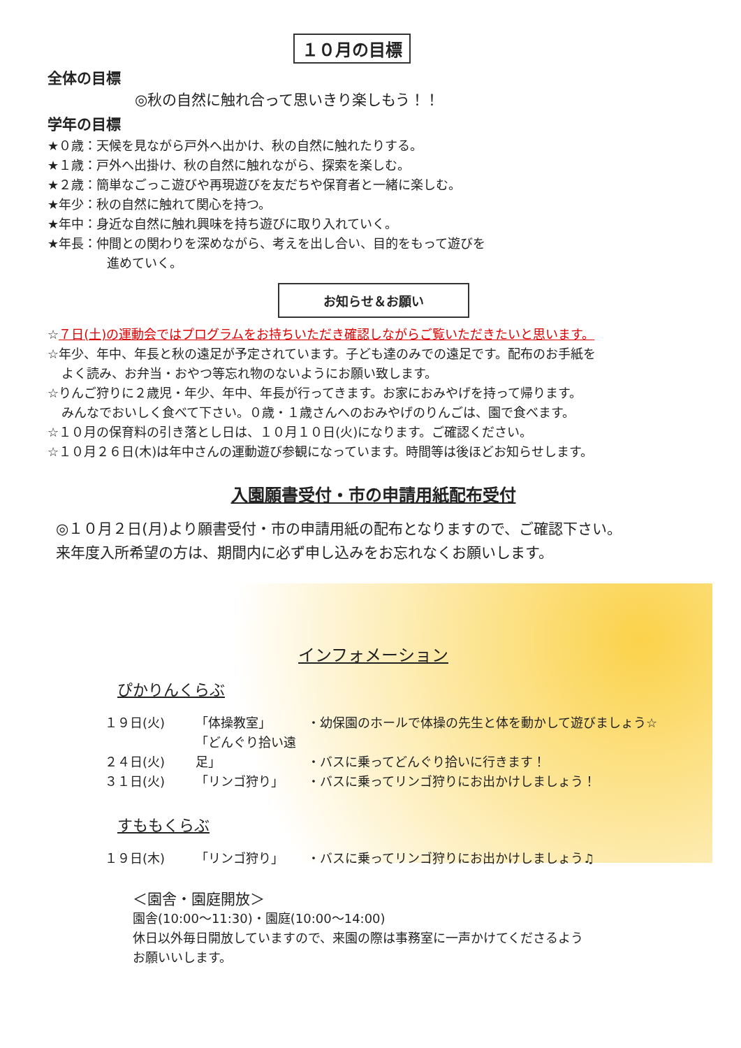１０月の目標
全体の目標
◎秋の自然に触れ合って思いきり楽しもう！！
学年の目標
★０歳：天候を見ながら戸外へ出かけ、秋の自然に触れたりする。
★１歳：戸外へ出掛け、秋の自然に触れながら、探索を楽しむ。
★２歳：簡単なごっこ遊びや再現遊びを友だちや保育者と一緒に楽しむ。
★年少：秋の自然に触れて関心を持つ。
★年中：身近な自然に触れ興味を持ち遊びに取り入れていく。
★年長：仲間との関わりを深めながら、考えを出し合い、目的をもって遊びを
進めていく。
お知らせ＆お願い
☆７日(土)の運動会ではプログラムをお持ちいただき確認しながらご覧いただきたいと思います。
☆年少、年中、年長と秋の遠足が予定されています。子ども達のみでの遠足です。配布のお手紙を
よく読み、お弁当・おやつ等忘れ物のないようにお願い致します。
☆りんご狩りに２歳児・年少、年中、年長が行ってきます。お家におみやげを持って帰ります。
みんなでおいしく食べて下さい。０歳・１歳さんへのおみやげのりんごは、園で食べます。
☆１０月の保育料の引き落とし日は、１０月１０日(火)になります。ご確認ください。
☆１０月２６日(木)は年中さんの運動遊び参観になっています。時間等は後ほどお知らせします。
入園願書受付・市の申請用紙配布受付
◎１０月２日(月)より願書受付・市の申請用紙の配布となりますので、ご確認下さい。
来年度入所希望の方は、期間内に必ず申し込みをお忘れなくお願いします。
インフォメーション
ぴかりんくらぶ
１９日(火) 「体操教室」 ・幼保園のホールで体操の先生と体を動かして遊びましょう☆
２４日(火) 「どんぐり拾い遠足」 ・バスに乗ってどんぐり拾いに行きます！
３１日(火) 「リンゴ狩り」 ・バスに乗ってリンゴ狩りにお出かけしましょう！
すももくらぶ
１９日(木) 「リンゴ狩り」 ・バスに乗ってリンゴ狩りにお出かけしましょう♫
＜園舎・園庭開放＞
園舎(10:00～11:30)・園庭(10:00～14:00)
休日以外毎日開放していますので、来園の際は事務室に一声かけてくださるよう
お願いいします。